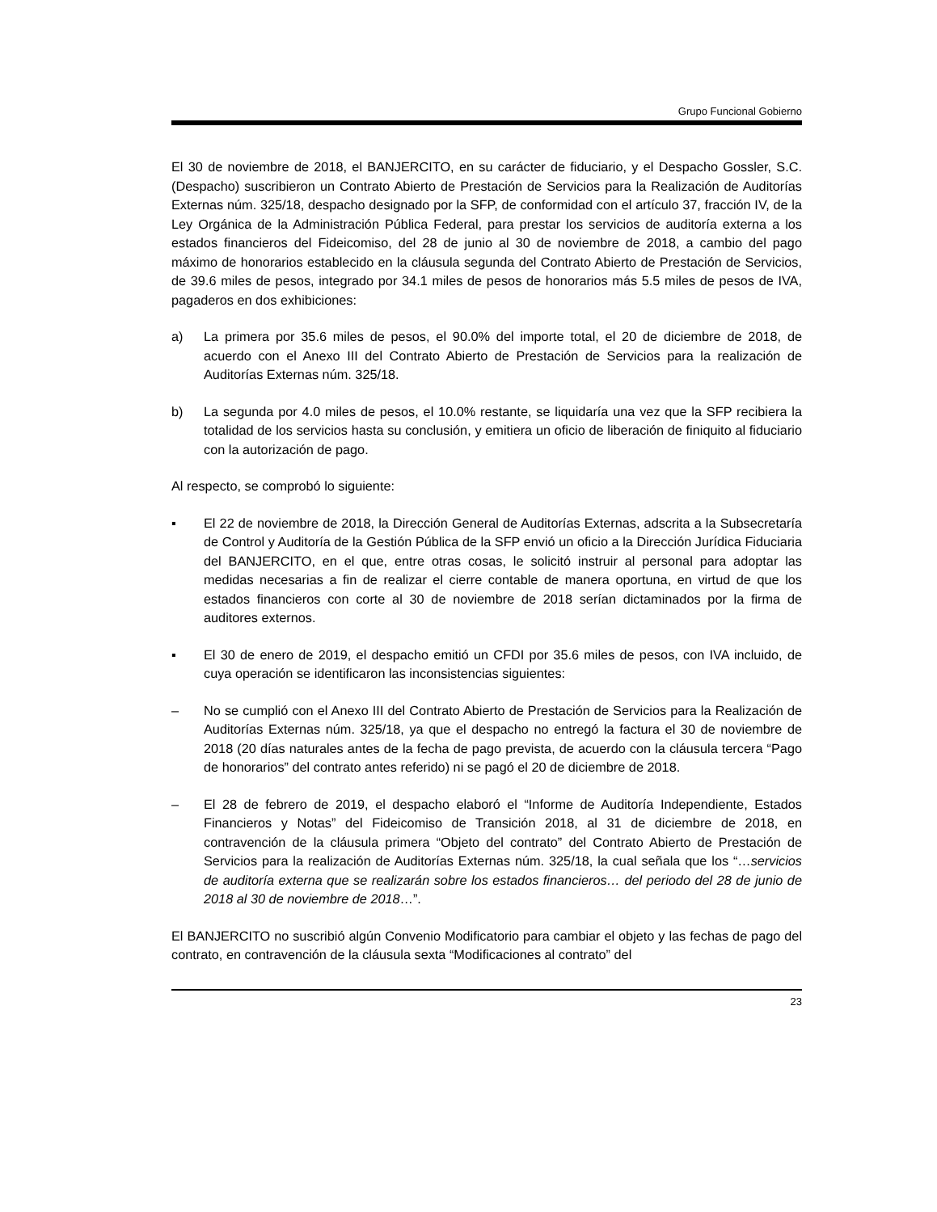Grupo Funcional Gobierno
El 30 de noviembre de 2018, el BANJERCITO, en su carácter de fiduciario, y el Despacho Gossler, S.C. (Despacho) suscribieron un Contrato Abierto de Prestación de Servicios para la Realización de Auditorías Externas núm. 325/18, despacho designado por la SFP, de conformidad con el artículo 37, fracción IV, de la Ley Orgánica de la Administración Pública Federal, para prestar los servicios de auditoría externa a los estados financieros del Fideicomiso, del 28 de junio al 30 de noviembre de 2018, a cambio del pago máximo de honorarios establecido en la cláusula segunda del Contrato Abierto de Prestación de Servicios, de 39.6 miles de pesos, integrado por 34.1 miles de pesos de honorarios más 5.5 miles de pesos de IVA, pagaderos en dos exhibiciones:
a) La primera por 35.6 miles de pesos, el 90.0% del importe total, el 20 de diciembre de 2018, de acuerdo con el Anexo III del Contrato Abierto de Prestación de Servicios para la realización de Auditorías Externas núm. 325/18.
b) La segunda por 4.0 miles de pesos, el 10.0% restante, se liquidaría una vez que la SFP recibiera la totalidad de los servicios hasta su conclusión, y emitiera un oficio de liberación de finiquito al fiduciario con la autorización de pago.
Al respecto, se comprobó lo siguiente:
▪ El 22 de noviembre de 2018, la Dirección General de Auditorías Externas, adscrita a la Subsecretaría de Control y Auditoría de la Gestión Pública de la SFP envió un oficio a la Dirección Jurídica Fiduciaria del BANJERCITO, en el que, entre otras cosas, le solicitó instruir al personal para adoptar las medidas necesarias a fin de realizar el cierre contable de manera oportuna, en virtud de que los estados financieros con corte al 30 de noviembre de 2018 serían dictaminados por la firma de auditores externos.
▪ El 30 de enero de 2019, el despacho emitió un CFDI por 35.6 miles de pesos, con IVA incluido, de cuya operación se identificaron las inconsistencias siguientes:
– No se cumplió con el Anexo III del Contrato Abierto de Prestación de Servicios para la Realización de Auditorías Externas núm. 325/18, ya que el despacho no entregó la factura el 30 de noviembre de 2018 (20 días naturales antes de la fecha de pago prevista, de acuerdo con la cláusula tercera “Pago de honorarios” del contrato antes referido) ni se pagó el 20 de diciembre de 2018.
– El 28 de febrero de 2019, el despacho elaboró el “Informe de Auditoría Independiente, Estados Financieros y Notas” del Fideicomiso de Transición 2018, al 31 de diciembre de 2018, en contravención de la cláusula primera “Objeto del contrato” del Contrato Abierto de Prestación de Servicios para la realización de Auditorías Externas núm. 325/18, la cual señala que los “…servicios de auditoría externa que se realizarán sobre los estados financieros… del periodo del 28 de junio de 2018 al 30 de noviembre de 2018…”.
El BANJERCITO no suscribió algún Convenio Modificatorio para cambiar el objeto y las fechas de pago del contrato, en contravención de la cláusula sexta “Modificaciones al contrato” del
23